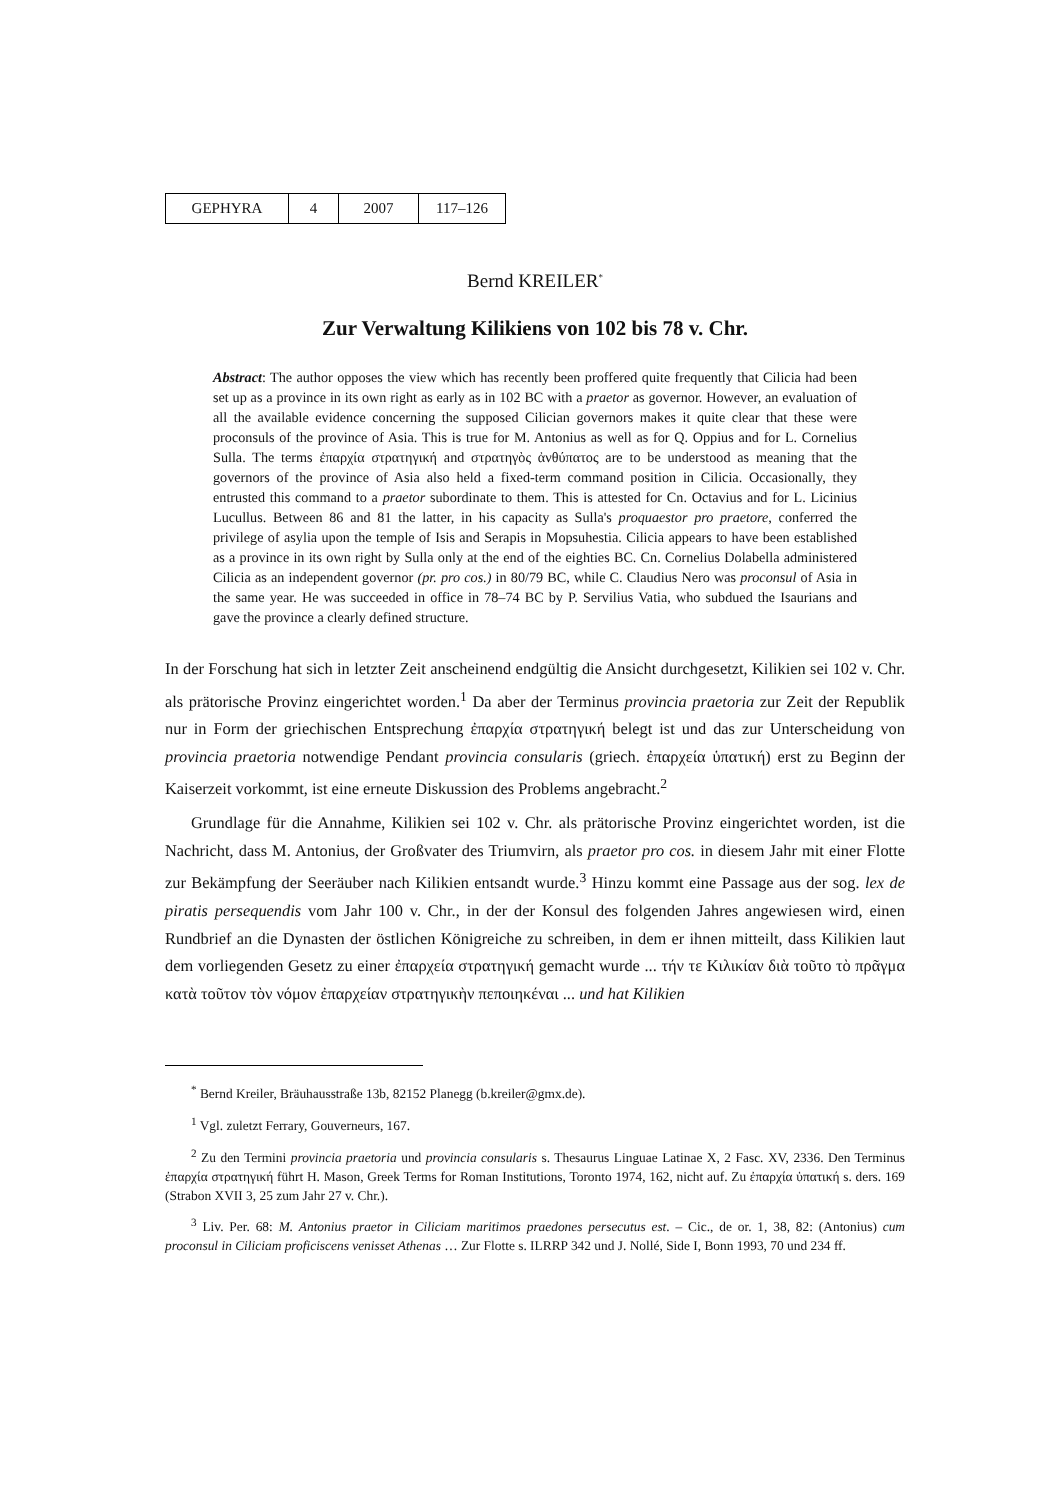| GEPHYRA | 4 | 2007 | 117–126 |
Bernd KREILER<sup>*</sup>
Zur Verwaltung Kilikiens von 102 bis 78 v. Chr.
Abstract: The author opposes the view which has recently been proffered quite frequently that Cilicia had been set up as a province in its own right as early as in 102 BC with a praetor as governor. However, an evaluation of all the available evidence concerning the supposed Cilician governors makes it quite clear that these were proconsuls of the province of Asia. This is true for M. Antonius as well as for Q. Oppius and for L. Cornelius Sulla. The terms ἐπαρχία στρατηγική and στρατηγὸς ἀνθύπατος are to be understood as meaning that the governors of the province of Asia also held a fixed-term command position in Cilicia. Occasionally, they entrusted this command to a praetor subordinate to them. This is attested for Cn. Octavius and for L. Licinius Lucullus. Between 86 and 81 the latter, in his capacity as Sulla's proquaestor pro praetore, conferred the privilege of asylia upon the temple of Isis and Serapis in Mopsuhestia. Cilicia appears to have been established as a province in its own right by Sulla only at the end of the eighties BC. Cn. Cornelius Dolabella administered Cilicia as an independent governor (pr. pro cos.) in 80/79 BC, while C. Claudius Nero was proconsul of Asia in the same year. He was succeeded in office in 78–74 BC by P. Servilius Vatia, who subdued the Isaurians and gave the province a clearly defined structure.
In der Forschung hat sich in letzter Zeit anscheinend endgültig die Ansicht durchgesetzt, Kilikien sei 102 v. Chr. als prätorische Provinz eingerichtet worden.<sup>1</sup> Da aber der Terminus provincia praetoria zur Zeit der Republik nur in Form der griechischen Entsprechung ἐπαρχία στρατηγική belegt ist und das zur Unterscheidung von provincia praetoria notwendige Pendant provincia consularis (griech. ἐπαρχεία ὑπατική) erst zu Beginn der Kaiserzeit vorkommt, ist eine erneute Diskussion des Problems angebracht.<sup>2</sup>
Grundlage für die Annahme, Kilikien sei 102 v. Chr. als prätorische Provinz eingerichtet worden, ist die Nachricht, dass M. Antonius, der Großvater des Triumvirn, als praetor pro cos. in diesem Jahr mit einer Flotte zur Bekämpfung der Seeräuber nach Kilikien entsandt wurde.<sup>3</sup> Hinzu kommt eine Passage aus der sog. lex de piratis persequendis vom Jahr 100 v. Chr., in der der Konsul des folgenden Jahres angewiesen wird, einen Rundbrief an die Dynasten der östlichen Königreiche zu schreiben, in dem er ihnen mitteilt, dass Kilikien laut dem vorliegenden Gesetz zu einer ἐπαρχεία στρατηγική gemacht wurde ... τήν τε Κιλικίαν διὰ τοῦτο τὸ πρᾶγμα κατὰ τοῦτον τὸν νόμον ἐπαρχείαν στρατηγικὴν πεποιηκέναι ... und hat Kilikien
<sup>*</sup> Bernd Kreiler, Bräuhausstraße 13b, 82152 Planegg (b.kreiler@gmx.de).
<sup>1</sup> Vgl. zuletzt Ferrary, Gouverneurs, 167.
<sup>2</sup> Zu den Termini provincia praetoria und provincia consularis s. Thesaurus Linguae Latinae X, 2 Fasc. XV, 2336. Den Terminus ἐπαρχία στρατηγική führt H. Mason, Greek Terms for Roman Institutions, Toronto 1974, 162, nicht auf. Zu ἐπαρχία ὑπατική s. ders. 169 (Strabon XVII 3, 25 zum Jahr 27 v. Chr.).
<sup>3</sup> Liv. Per. 68: M. Antonius praetor in Ciliciam maritimos praedones persecutus est. – Cic., de or. 1, 38, 82: (Antonius) cum proconsul in Ciliciam proficiscens venisset Athenas … Zur Flotte s. ILRRP 342 und J. Nollé, Side I, Bonn 1993, 70 und 234 ff.